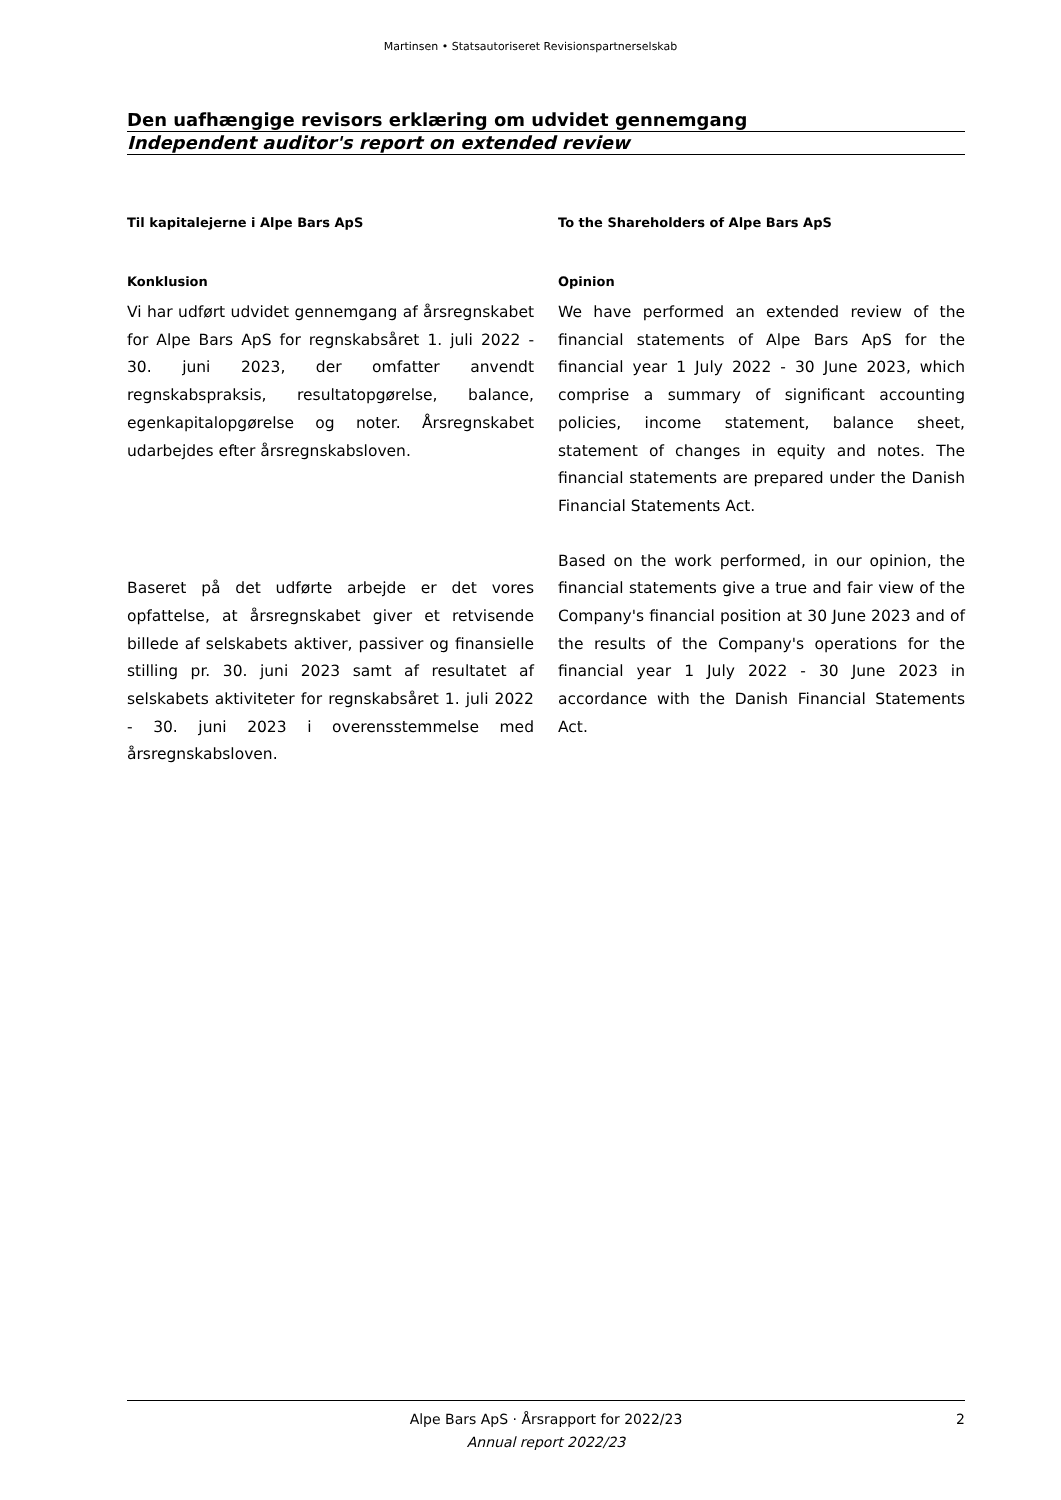Martinsen • Statsautoriseret Revisionspartnerselskab
Den uafhængige revisors erklæring om udvidet gennemgang
Independent auditor's report on extended review
Til kapitalejerne i Alpe Bars ApS
Konklusion
Vi har udført udvidet gennemgang af årsregnskabet for Alpe Bars ApS for regnskabsåret 1. juli 2022 - 30. juni 2023, der omfatter anvendt regnskabspraksis, resultatopgørelse, balance, egenkapitalopgørelse og noter. Årsregnskabet udarbejdes efter årsregnskabsloven.
Baseret på det udførte arbejde er det vores opfattelse, at årsregnskabet giver et retvisende billede af selskabets aktiver, passiver og finansielle stilling pr. 30. juni 2023 samt af resultatet af selskabets aktiviteter for regnskabsåret 1. juli 2022 - 30. juni 2023 i overensstemmelse med årsregnskabsloven.
To the Shareholders of Alpe Bars ApS
Opinion
We have performed an extended review of the financial statements of Alpe Bars ApS for the financial year 1 July 2022 - 30 June 2023, which comprise a summary of significant accounting policies, income statement, balance sheet, statement of changes in equity and notes. The financial statements are prepared under the Danish Financial Statements Act.
Based on the work performed, in our opinion, the financial statements give a true and fair view of the Company's financial position at 30 June 2023 and of the results of the Company's operations for the financial year 1 July 2022 - 30 June 2023 in accordance with the Danish Financial Statements Act.
Alpe Bars ApS · Årsrapport for 2022/23 2
Annual report 2022/23